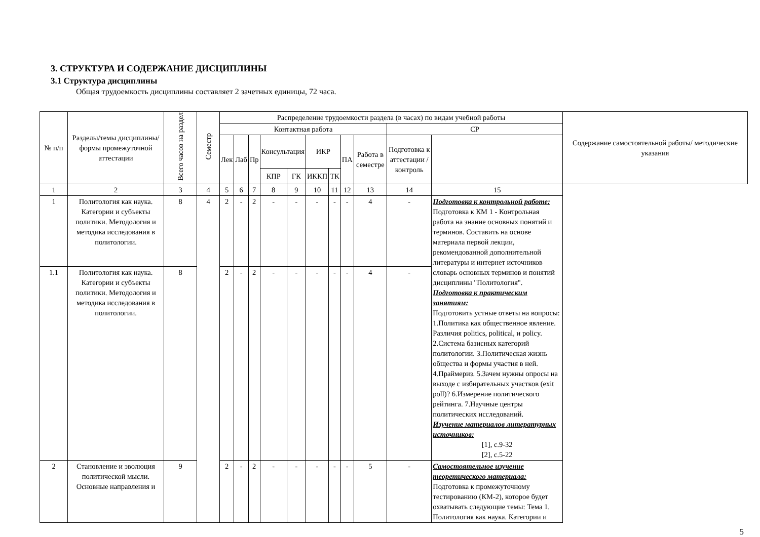3. СТРУКТУРА И СОДЕРЖАНИЕ ДИСЦИПЛИНЫ
3.1 Структура дисциплины
Общая трудоемкость дисциплины составляет 2 зачетных единицы, 72 часа.
| № п/п | Разделы/темы дисциплины/формы промежуточной аттестации | Всего часов на раздел | Семестр | Распределение трудоемкости раздела (в часах) по видам учебной работы | | | | | | | | | | | Содержание самостоятельной работы/ методические указания |
| --- | --- | --- | --- | --- | --- | --- | --- | --- | --- | --- | --- | --- | --- | --- | --- |
| | | | | Контактная работа | | | | | | | | | СР | | |
| | | | | Лек | Лаб | Пр | Консультация | | ИКР | | ПА | Работа в семестре | Подготовка к аттестации /контроль | | |
| | | | | | | | КПР | ГК | ИККП | ТК | | | | | |
| 1 | 2 | 3 | 4 | 5 | 6 | 7 | 8 | 9 | 10 | 11 | 12 | 13 | 14 | 15 | |
| 1 | Политология как наука. Категории и субъекты политики. Методология и методика исследования в политологии. | 8 | 4 | 2 | - | 2 | - | - | - | - | - | 4 | - | Подготовка к контрольной работе: Подготовка к КМ 1 - Контрольная работа на знание основных понятий и терминов. Составить на основе материала первой лекции, рекомендованной дополнительной литературы и интернет источников словарь основных терминов и понятий дисциплины "Политология". Подготовка к практическим занятиям: Подготовить устные ответы на вопросы: 1.Политика как общественное явление. Различия politics, political, и policy. 2.Система базисных категорий политологии. 3.Политическая жизнь общества и формы участия в ней. 4.Праймериз. 5.Зачем нужны опросы на выходе с избирательных участков (exit poll)? 6.Измерение политического рейтинга. 7.Научные центры политических исследований. Изучение материалов литературных источников: [1], с.9-32 [2], с.5-22 | |
| 1.1 | Политология как наука. Категории и субъекты политики. Методология и методика исследования в политологии. | 8 | | 2 | - | 2 | - | - | - | - | - | 4 | - | | |
| 2 | Становление и эволюция политической мысли. Основные направления и | 9 | | 2 | - | 2 | - | - | - | - | - | 5 | - | Самостоятельное изучение теоретического материала: Подготовка к промежуточному тестированию (КМ-2), которое будет охватывать следующие темы: Тема 1. Политология как наука. Категории и | |
5